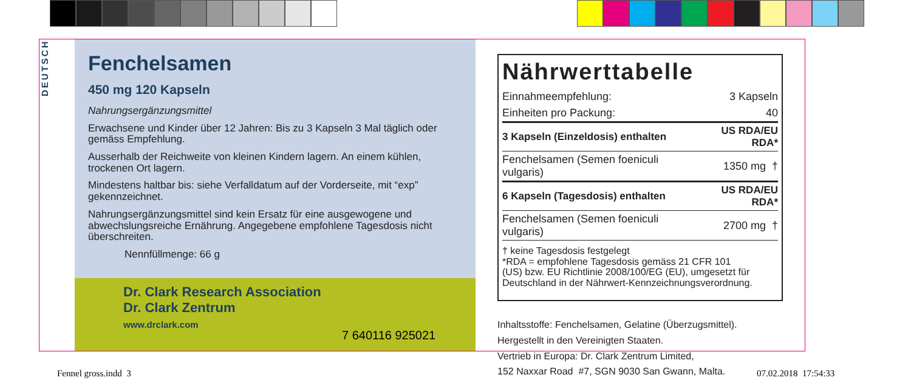DEUTSCH
Fenchelsamen
450 mg 120 Kapseln
Nahrungsergänzungsmittel
Erwachsene und Kinder über 12 Jahren: Bis zu 3 Kapseln 3 Mal täglich oder gemäss Empfehlung.
Ausserhalb der Reichweite von kleinen Kindern lagern. An einem kühlen, trockenen Ort lagern.
Mindestens haltbar bis: siehe Verfalldatum auf der Vorderseite, mit “exp” gekennzeichnet.
Nahrungsergänzungsmittel sind kein Ersatz für eine ausgewogene und abwechslungsreiche Ernährung. Angegebene empfohlene Tagesdosis nicht überschreiten.
Nennfüllmenge: 66 g
Dr. Clark Research Association
Dr. Clark Zentrum
www.drclark.com
7 640116 925021
Nährwerttabelle
| Einnahmeempfehlung: | 3 Kapseln |
| Einheiten pro Packung: | 40 |
| 3 Kapseln (Einzeldosis) enthalten | US RDA/EU RDA* |
| Fenchelsamen (Semen foeniculi vulgaris) | 1350 mg † |
| 6 Kapseln (Tagesdosis) enthalten | US RDA/EU RDA* |
| Fenchelsamen (Semen foeniculi vulgaris) | 2700 mg † |
† keine Tagesdosis festgelegt
*RDA = empfohlene Tagesdosis gemäss 21 CFR 101
(US) bzw. EU Richtlinie 2008/100/EG (EU), umgesetzt für Deutschland in der Nährwert-Kennzeichnungsverordnung.
Inhaltsstoffe: Fenchelsamen, Gelatine (Überzugsmittel).
Hergestellt in den Vereinigten Staaten.
Vertrieb in Europa: Dr. Clark Zentrum Limited,
152 Naxxar Road #7, SGN 9030 San Gwann, Malta.
Fennel gross.indd 3 07.02.2018 17:54:33